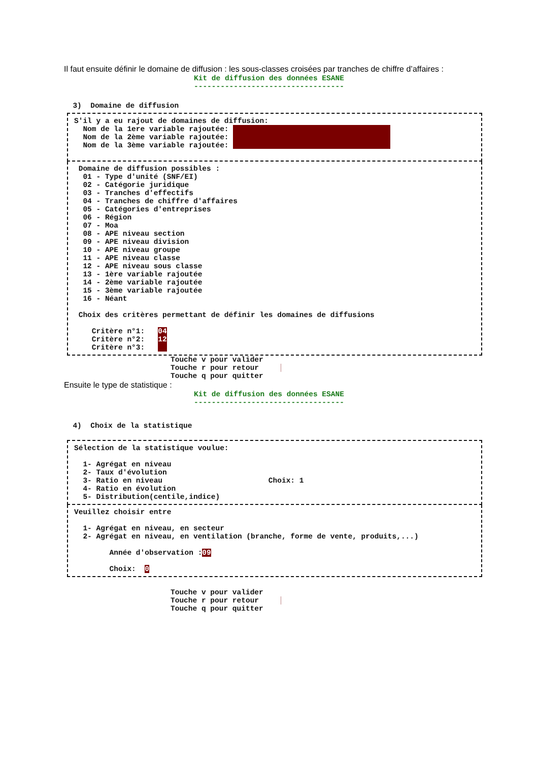Il faut ensuite définir le domaine de diffusion : les sous-classes croisées par tranches de chiffre d’affaires :
Kit de diffusion des données ESANE
----------------------------------
  3)  Domaine de diffusion
S'il y a eu rajout de domaines de diffusion:
  Nom de la 1ere variable rajoutée:
  Nom de la 2ème variable rajoutée:
  Nom de la 3ème variable rajoutée: 
 
 Domaine de diffusion possibles :
  01 - Type d'unité (SNF/EI)
  02 - Catégorie juridique
  03 - Tranches d'effectifs
  04 - Tranches de chiffre d'affaires
  05 - Catégories d'entreprises
  06 - Région
  07 - Moa
  08 - APE niveau section
  09 - APE niveau division
  10 - APE niveau groupe
  11 - APE niveau classe
  12 - APE niveau sous classe
  13 - 1ère variable rajoutée
  14 - 2ème variable rajoutée
  15 - 3ème variable rajoutée
  16 - Néant

 Choix des critères permettant de définir les domaines de diffusions

    Critère n°1:   04
    Critère n°2:   12
    Critère n°3:     
Touche v pour valider
Touche r pour retour    █
Touche q pour quitter
Ensuite le type de statistique :
Kit de diffusion des données ESANE
----------------------------------
  4)  Choix de la statistique
Sélection de la statistique voulue:

  1- Agrégat en niveau
  2- Taux d'évolution
  3- Ratio en niveau                        Choix: 1
  4- Ratio en évolution
  5- Distribution(centile,indice)
Veuillez choisir entre

  1- Agrégat en niveau, en secteur
  2- Agrégat en niveau, en ventilation (branche, forme de vente, produits,...)

        Année d'observation :09

        Choix:  0
Touche v pour valider
Touche r pour retour    █
Touche q pour quitter